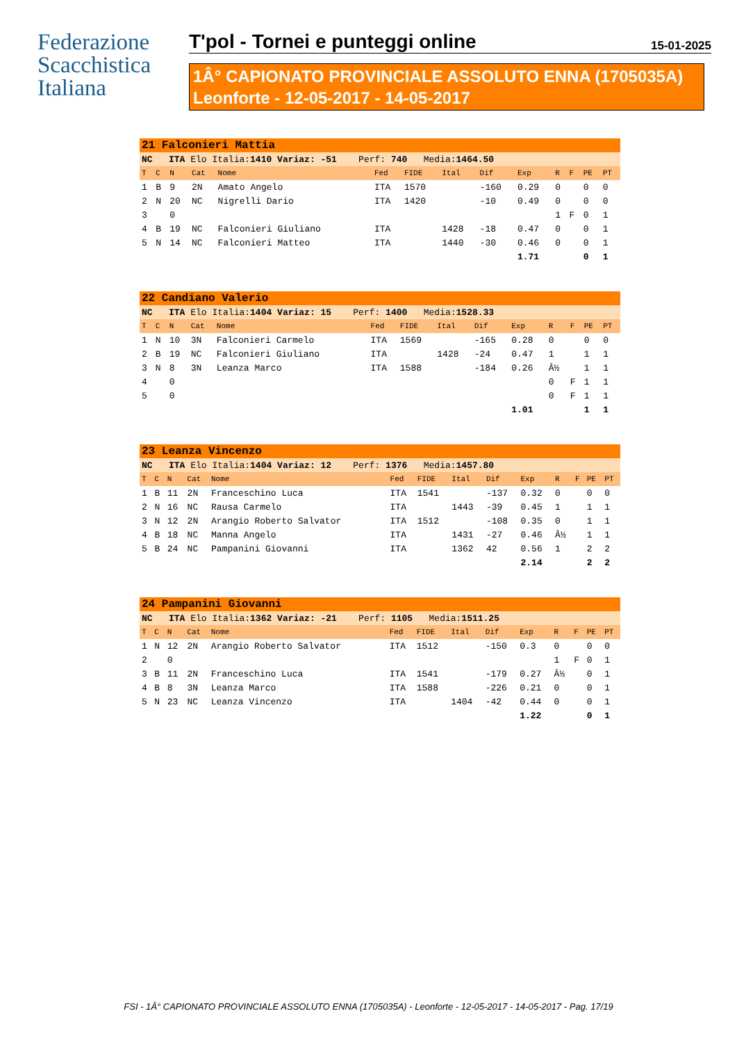Federazione
Scacchistica
Italiana
T'pol - Tornei e punteggi online 15-01-2025
1Â° CAPIONATO PROVINCIALE ASSOLUTO ENNA (1705035A)
Leonforte - 12-05-2017 - 14-05-2017
| 21 Falconieri Mattia | | | | | | | | | | | | | |
| NC ITA Elo Italia: 1410 Variaz: -51 Perf: 740 Media: 1464.50 | | | | | | | | | | | | | |
| T | C | N | Cat | Nome | Fed | FIDE | Ital | Dif | Exp | R | F | PE | PT |
| 1 | B | 9 | 2N | Amato Angelo | ITA | 1570 | | -160 | 0.29 | 0 | | 0 | 0 |
| 2 | N | 20 | NC | Nigrelli Dario | ITA | 1420 | | -10 | 0.49 | 0 | | 0 | 0 |
| 3 | | 0 | | | | | | | | 1 | F | 0 | 1 |
| 4 | B | 19 | NC | Falconieri Giuliano | ITA | | 1428 | -18 | 0.47 | 0 | | 0 | 1 |
| 5 | N | 14 | NC | Falconieri Matteo | ITA | | 1440 | -30 | 0.46 | 0 | | 0 | 1 |
| | | | | | | | | | 1.71 | | | 0 | 1 |
| 22 Candiano Valerio | | | | | | | | | | | | | |
| NC ITA Elo Italia: 1404 Variaz: 15 Perf: 1400 Media: 1528.33 | | | | | | | | | | | | | |
| T | C | N | Cat | Nome | Fed | FIDE | Ital | Dif | Exp | R | F | PE | PT |
| 1 | N | 10 | 3N | Falconieri Carmelo | ITA | 1569 | | -165 | 0.28 | 0 | | 0 | 0 |
| 2 | B | 19 | NC | Falconieri Giuliano | ITA | | 1428 | -24 | 0.47 | 1 | | 1 | 1 |
| 3 | N | 8 | 3N | Leanza Marco | ITA | 1588 | | -184 | 0.26 | Â½ | | 1 | 1 |
| 4 | | 0 | | | | | | | | 0 | F | 1 | 1 |
| 5 | | 0 | | | | | | | | 0 | F | 1 | 1 |
| | | | | | | | | | 1.01 | | | 1 | 1 |
| 23 Leanza Vincenzo | | | | | | | | | | | | | |
| NC ITA Elo Italia: 1404 Variaz: 12 Perf: 1376 Media: 1457.80 | | | | | | | | | | | | | |
| T | C | N | Cat | Nome | Fed | FIDE | Ital | Dif | Exp | R | F | PE | PT |
| 1 | B | 11 | 2N | Franceschino Luca | ITA | 1541 | | -137 | 0.32 | 0 | | 0 | 0 |
| 2 | N | 16 | NC | Rausa Carmelo | ITA | | 1443 | -39 | 0.45 | 1 | | 1 | 1 |
| 3 | N | 12 | 2N | Arangio Roberto Salvator | ITA | 1512 | | -108 | 0.35 | 0 | | 1 | 1 |
| 4 | B | 18 | NC | Manna Angelo | ITA | | 1431 | -27 | 0.46 | Â½ | | 1 | 1 |
| 5 | B | 24 | NC | Pampanini Giovanni | ITA | | 1362 | 42 | 0.56 | 1 | | 2 | 2 |
| | | | | | | | | | 2.14 | | | 2 | 2 |
| 24 Pampanini Giovanni | | | | | | | | | | | | | |
| NC ITA Elo Italia: 1362 Variaz: -21 Perf: 1105 Media: 1511.25 | | | | | | | | | | | | | |
| T | C | N | Cat | Nome | Fed | FIDE | Ital | Dif | Exp | R | F | PE | PT |
| 1 | N | 12 | 2N | Arangio Roberto Salvator | ITA | 1512 | | -150 | 0.3 | 0 | | 0 | 0 |
| 2 | | 0 | | | | | | | | 1 | F | 0 | 1 |
| 3 | B | 11 | 2N | Franceschino Luca | ITA | 1541 | | -179 | 0.27 | Â½ | | 0 | 1 |
| 4 | B | 8 | 3N | Leanza Marco | ITA | 1588 | | -226 | 0.21 | 0 | | 0 | 1 |
| 5 | N | 23 | NC | Leanza Vincenzo | ITA | | 1404 | -42 | 0.44 | 0 | | 0 | 1 |
| | | | | | | | | | 1.22 | | | 0 | 1 |
FSI - 1Â° CAPIONATO PROVINCIALE ASSOLUTO ENNA (1705035A) - Leonforte - 12-05-2017 - 14-05-2017 - Pag. 17/19